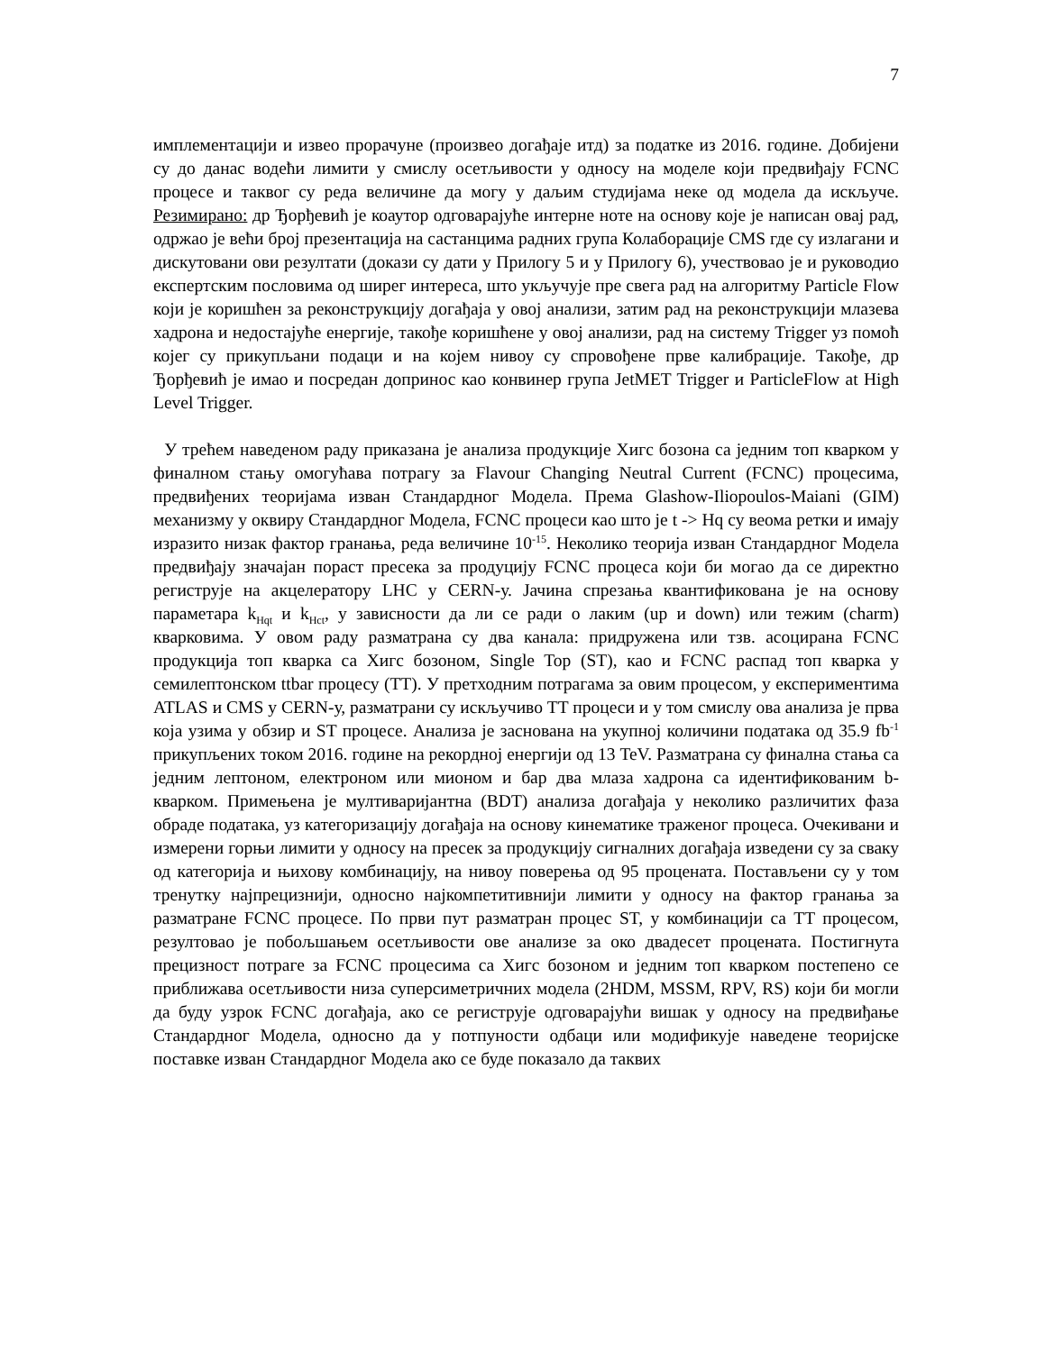7
имплементацији и извео прорачуне (произвео догађаје итд) за податке из 2016. године. Добијени су до данас водећи лимити у смислу осетљивости у односу на моделе који предвиђају FCNC процесе и таквог су реда величине да могу у даљим студијама неке од модела да искључе. Резимирано: др Ђорђевић је коаутор одговарајуће интерне ноте на основу које је написан овај рад, одржао је већи број презентација на састанцима радних група Колаборације CMS где су излагани и дискутовани ови резултати (докази су дати у Прилогу 5 и у Прилогу 6), учествовао је и руководио експертским пословима од ширег интереса, што укључује пре свега рад на алгоритму Particle Flow који је коришћен за реконструкцију догађаја у овој анализи, затим рад на реконструкцији млазева хадрона и недостајуће енергије, такође коришћене у овој анализи, рад на систему Trigger уз помоћ којег су прикупљани подаци и на којем нивоу су спровођене прве калибрације. Такође, др Ђорђевић је имао и посредан допринос као конвинер група JetMET Trigger и ParticleFlow at High Level Trigger.
У трећем наведеном раду приказана је анализа продукције Хигс бозона са једним топ кварком у финалном стању омогућава потрагу за Flavour Changing Neutral Current (FCNC) процесима, предвиђених теоријама изван Стандардног Модела. Према Glashow-Iliopoulos-Maiani (GIM) механизму у оквиру Стандардног Модела, FCNC процеси као што је t -> Hq су веома ретки и имају изразито низак фактор гранања, реда величине 10<sup>-15</sup>. Неколико теорија изван Стандардног Модела предвиђају значајан пораст пресека за продуцију FCNC процеса који би могао да се директно региструје на акцелератору LHC у CERN-у. Јачина спрезања квантификована је на основу параметара k<sub>Hqt</sub> и k<sub>Hct</sub>, у зависности да ли се ради о лаким (up и down) или тежим (charm) кварковима. У овом раду разматрана су два канала: придружена или тзв. асоцирана FCNC продукција топ кварка са Хигс бозоном, Single Top (ST), као и FCNC распад топ кварка у семилептонском ttbar процесу (TT). У претходним потрагама за овим процесом, у експериментима ATLAS и CMS у CERN-у, разматрани су искључиво TT процеси и у том смислу ова анализа је прва која узима у обзир и ST процесе. Анализа је заснована на укупној количини података од 35.9 fb<sup>-1</sup> прикупљених током 2016. године на рекордној енергији од 13 TeV. Разматрана су финална стања са једним лептоном, електроном или мионом и бар два млаза хадрона са идентификованим b-кварком. Примењена је мултиваријантна (BDT) анализа догађаја у неколико различитих фаза обраде података, уз категоризацију догађаја на основу кинематике траженог процеса. Очекивани и измерени горњи лимити у односу на пресек за продукцију сигналних догађаја изведени су за сваку од категорија и њихову комбинацију, на нивоу поверења од 95 процената. Постављени су у том тренутку најпрецизнији, односно најкомпетитивнији лимити у односу на фактор гранања за разматране FCNC процесе. По први пут разматран процес ST, у комбинацији са TT процесом, резултовао је побољшањем осетљивости ове анализе за око двадесет процената. Постигнута прецизност потраге за FCNC процесима са Хигс бозоном и једним топ кварком постепено се приближава осетљивости низа суперсиметричних модела (2HDM, MSSM, RPV, RS) који би могли да буду узрок FCNC догађаја, ако се региструје одговарајући вишак у односу на предвиђање Стандардног Модела, односно да у потпуности одбаци или модификује наведене теоријске поставке изван Стандардног Модела ако се буде показало да таквих